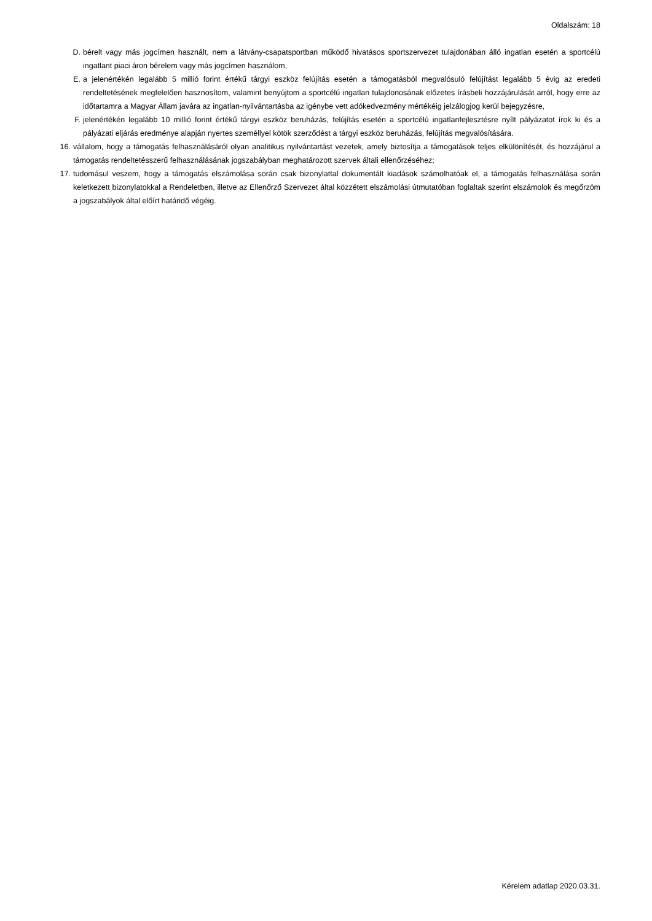Oldalszám: 18
D. bérelt vagy más jogcímen használt, nem a látvány-csapatsportban működő hivatásos sportszervezet tulajdonában álló ingatlan esetén a sportcélú ingatlant piaci áron bérelem vagy más jogcímen használom,
E. a jelenértékén legalább 5 millió forint értékű tárgyi eszköz felújítás esetén a támogatásból megvalósuló felújítást legalább 5 évig az eredeti rendeltetésének megfelelően hasznosítom, valamint benyújtom a sportcélú ingatlan tulajdonosának előzetes írásbeli hozzájárulását arról, hogy erre az időtartamra a Magyar Állam javára az ingatlan-nyilvántartásba az igénybe vett adókedvezmény mértékéig jelzálogjog kerül bejegyzésre,
F. jelenértékén legalább 10 millió forint értékű tárgyi eszköz beruházás, felújítás esetén a sportcélú ingatlanfejlesztésre nyílt pályázatot írok ki és a pályázati eljárás eredménye alapján nyertes személlyel kötök szerződést a tárgyi eszköz beruházás, felújítás megvalósítására.
16. vállalom, hogy a támogatás felhasználásáról olyan analitikus nyilvántartást vezetek, amely biztosítja a támogatások teljes elkülönítését, és hozzájárul a támogatás rendeltetésszerű felhasználásának jogszabályban meghatározott szervek általi ellenőrzéséhez;
17. tudomásul veszem, hogy a támogatás elszámolása során csak bizonylattal dokumentált kiadások számolhatóak el, a támogatás felhasználása során keletkezett bizonylatokkal a Rendeletben, illetve az Ellenőrző Szervezet által közzétett elszámolási útmutatóban foglaltak szerint elszámolok és megőrzöm a jogszabályok által előírt határidő végéig.
Kérelem adatlap 2020.03.31.